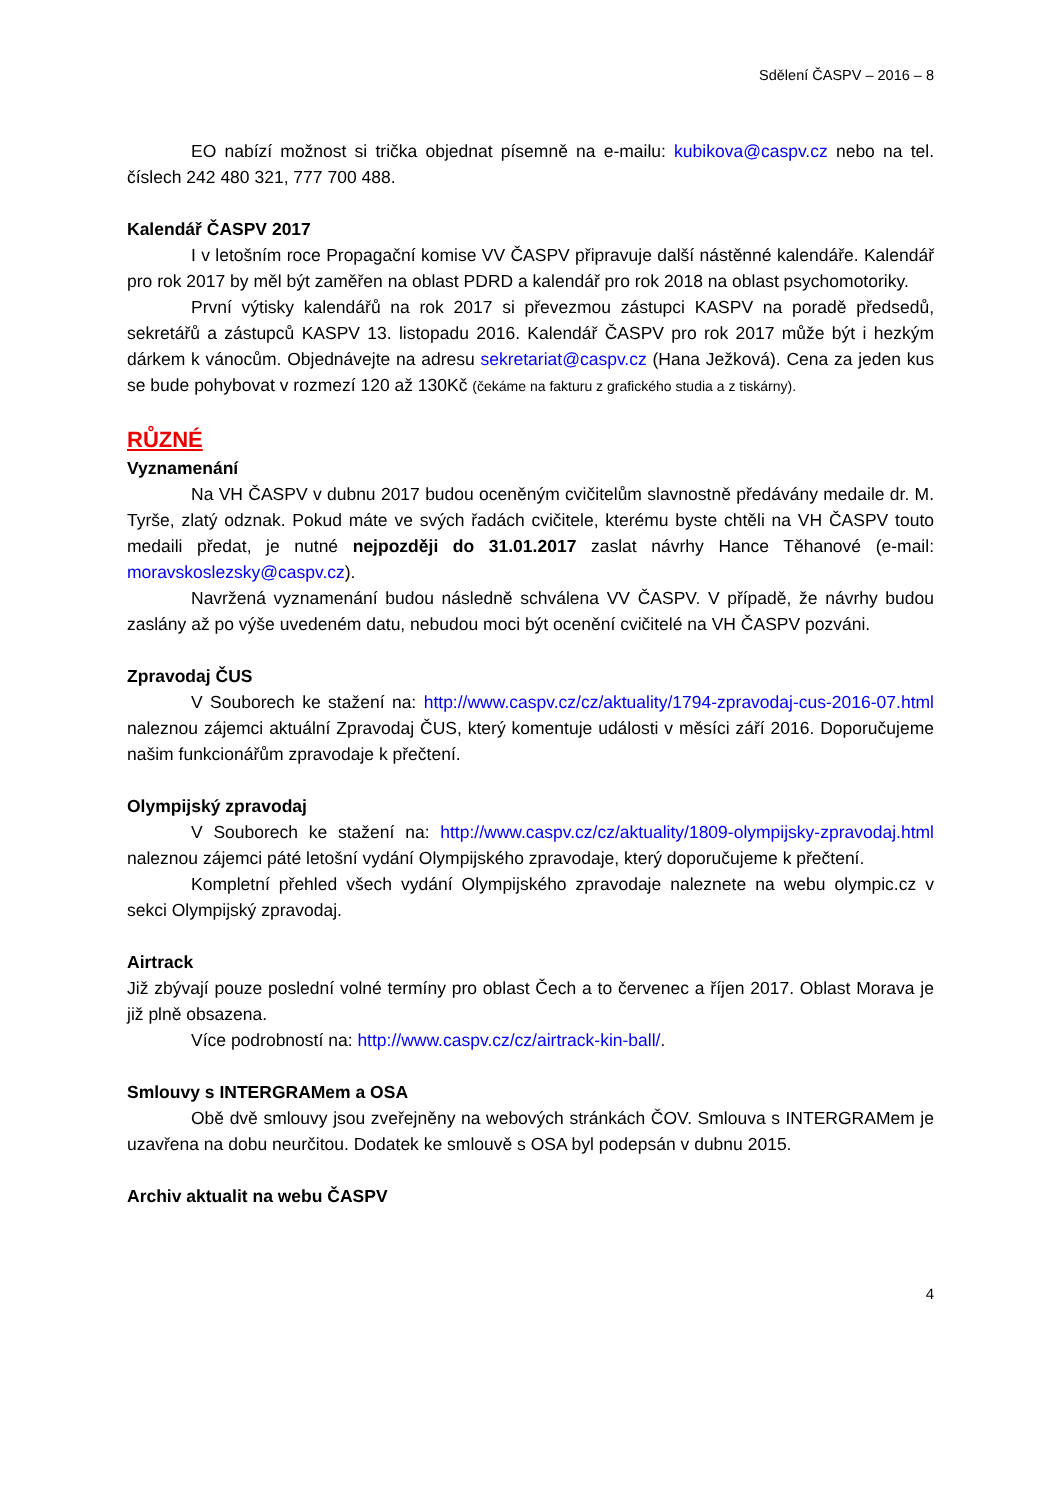Sdělení ČASPV – 2016 – 8
EO nabízí možnost si trička objednat písemně na e-mailu: kubikova@caspv.cz nebo na tel. číslech 242 480 321, 777 700 488.
Kalendář ČASPV 2017
I v letošním roce Propagační komise VV ČASPV připravuje další nástěnné kalendáře. Kalendář pro rok 2017 by měl být zaměřen na oblast PDRD a kalendář pro rok 2018 na oblast psychomotoriky.
První výtisky kalendářů na rok 2017 si převezmou zástupci KASPV na poradě předsedů, sekretářů a zástupců KASPV 13. listopadu 2016. Kalendář ČASPV pro rok 2017 může být i hezkým dárkem k vánocům. Objednávejte na adresu sekretariat@caspv.cz (Hana Ježková). Cena za jeden kus se bude pohybovat v rozmezí 120 až 130Kč (čekáme na fakturu z grafického studia a z tiskárny).
RŮZNÉ
Vyznamenání
Na VH ČASPV v dubnu 2017 budou oceněným cvičitelům slavnostně předávány medaile dr. M. Tyrše, zlatý odznak. Pokud máte ve svých řadách cvičitele, kterému byste chtěli na VH ČASPV touto medaili předat, je nutné nejpozději do 31.01.2017 zaslat návrhy Hance Těhanové (e-mail: moravskoslezsky@caspv.cz).
Navržená vyznamenání budou následně schválena VV ČASPV. V případě, že návrhy budou zaslány až po výše uvedeném datu, nebudou moci být ocenění cvičitelé na VH ČASPV pozváni.
Zpravodaj ČUS
V Souborech ke stažení na: http://www.caspv.cz/cz/aktuality/1794-zpravodaj-cus-2016-07.html naleznou zájemci aktuální Zpravodaj ČUS, který komentuje události v měsíci září 2016. Doporučujeme našim funkcionářům zpravodaje k přečtení.
Olympijský zpravodaj
V Souborech ke stažení na: http://www.caspv.cz/cz/aktuality/1809-olympijsky-zpravodaj.html naleznou zájemci páté letošní vydání Olympijského zpravodaje, který doporučujeme k přečtení.
Kompletní přehled všech vydání Olympijského zpravodaje naleznete na webu olympic.cz v sekci Olympijský zpravodaj.
Airtrack
Již zbývají pouze poslední volné termíny pro oblast Čech a to červenec a říjen 2017. Oblast Morava je již plně obsazena.
Více podrobností na: http://www.caspv.cz/cz/airtrack-kin-ball/.
Smlouvy s INTERGRAMem a OSA
Obě dvě smlouvy jsou zveřejněny na webových stránkách ČOV. Smlouva s INTERGRAMem je uzavřena na dobu neurčitou. Dodatek ke smlouvě s OSA byl podepsán v dubnu 2015.
Archiv aktualit na webu ČASPV
4